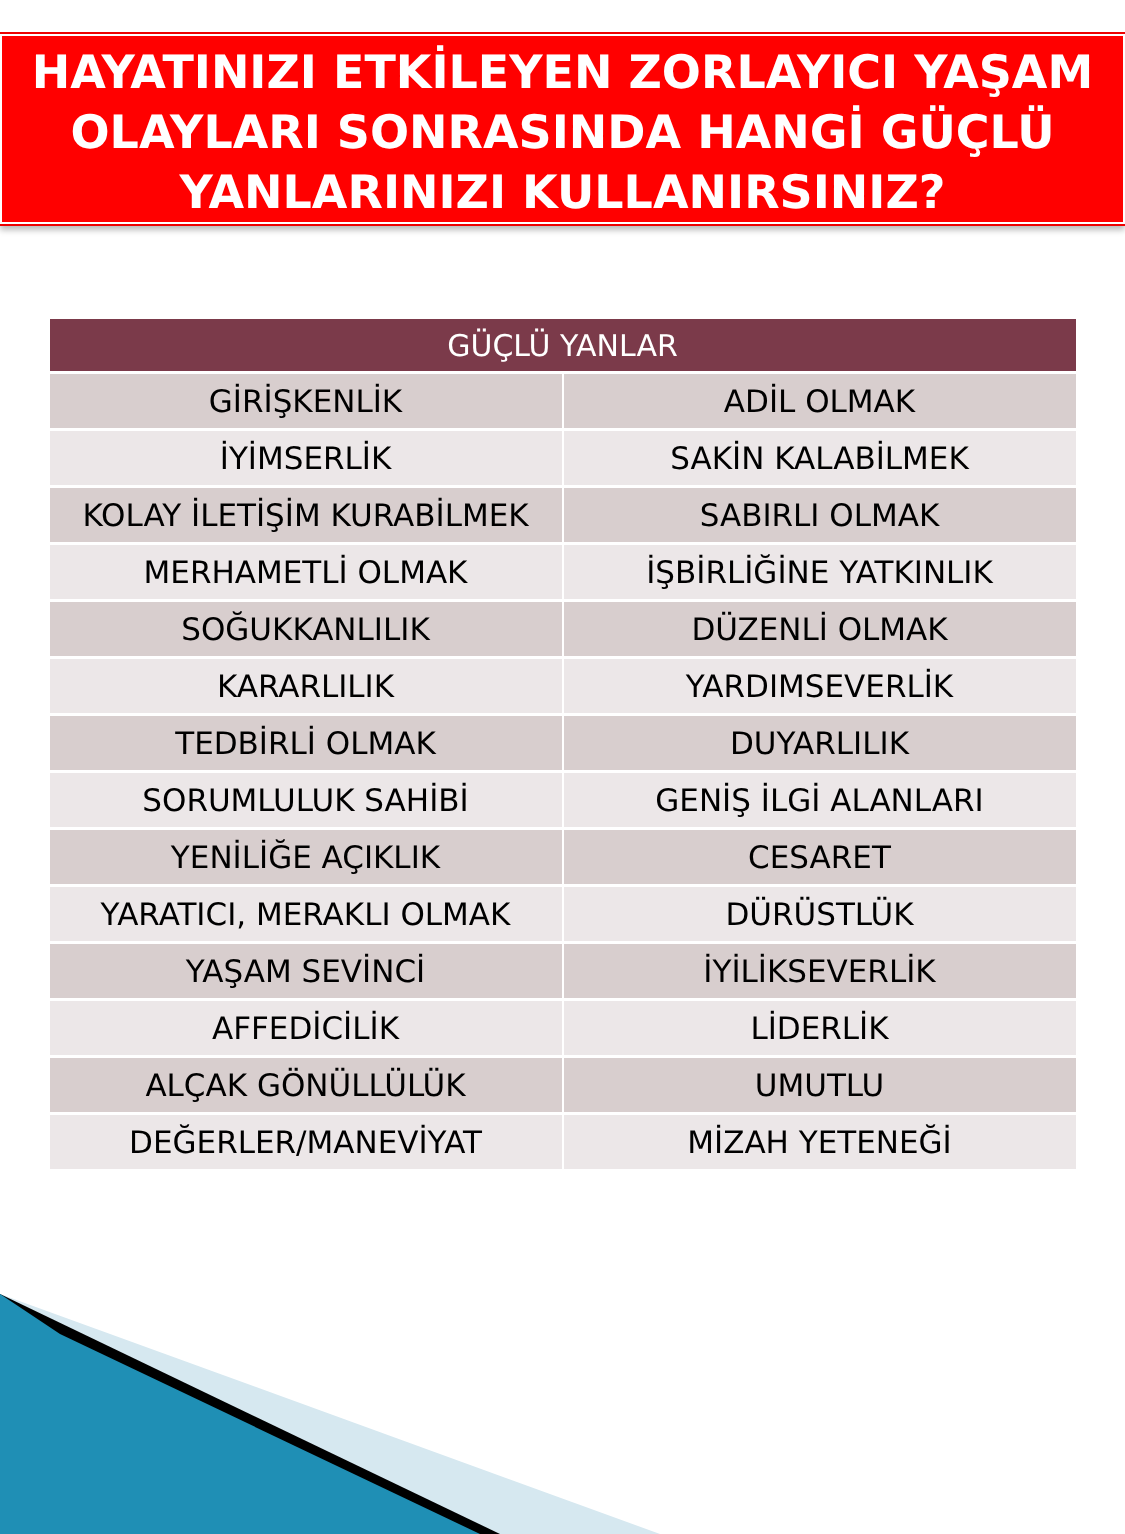HAYATINIZI ETKİLEYEN ZORLAYICI YAŞAM
OLAYLARI SONRASINDA HANGİ GÜÇLÜ
YANLARINIZI KULLANIRSINIZ?
| GÜÇLÜ YANLAR | |
| --- | --- |
| GİRİŞKENLİK | ADİL OLMAK |
| İYİMSERLİK | SAKİN KALABİLMEK |
| KOLAY İLETİŞİM KURABİLMEK | SABIRLI OLMAK |
| MERHAMETLİ OLMAK | İŞBİRLİĞİNE YATKINLIK |
| SOĞUKKANLILIK | DÜZENLİ OLMAK |
| KARARLILIK | YARDIMSEVERLİK |
| TEDBİRLİ OLMAK | DUYARLILIK |
| SORUMLULUK SAHİBİ | GENİŞ İLGİ ALANLARI |
| YENİLİĞE AÇIKLIK | CESARET |
| YARATICI, MERAKLI OLMAK | DÜRÜSTLÜK |
| YAŞAM SEVİNCİ | İYİLİKSEVERLİK |
| AFFEDİCİLİK | LİDERLİK |
| ALÇAK GÖNÜLLÜLÜK | UMUTLU |
| DEĞERLER/MANEVİYAT | MİZAH YETENEĞİ |